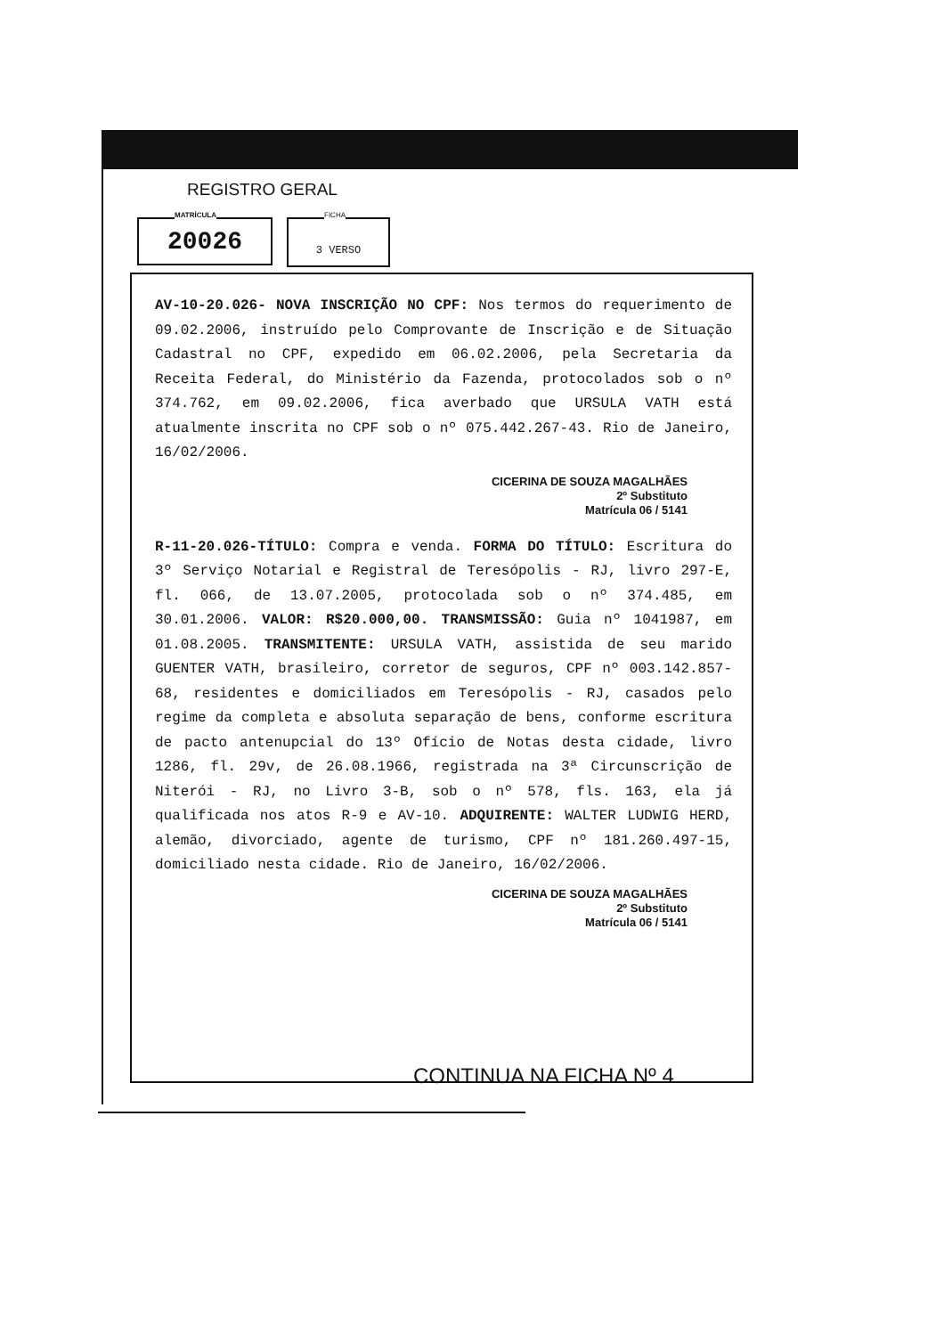REGISTRO GERAL
MATRÍCULA
20026
FICHA
3 VERSO
AV-10-20.026- NOVA INSCRIÇÃO NO CPF: Nos termos do requerimento de 09.02.2006, instruído pelo Comprovante de Inscrição e de Situação Cadastral no CPF, expedido em 06.02.2006, pela Secretaria da Receita Federal, do Ministério da Fazenda, protocolados sob o nº 374.762, em 09.02.2006, fica averbado que URSULA VATH está atualmente inscrita no CPF sob o nº 075.442.267-43. Rio de Janeiro, 16/02/2006.
CICERINA DE SOUZA MAGALHÃES
2º Substituto
Matrícula 06 / 5141
R-11-20.026-TÍTULO: Compra e venda. FORMA DO TÍTULO: Escritura do 3º Serviço Notarial e Registral de Teresópolis - RJ, livro 297-E, fl. 066, de 13.07.2005, protocolada sob o nº 374.485, em 30.01.2006. VALOR: R$20.000,00. TRANSMISSÃO: Guia nº 1041987, em 01.08.2005. TRANSMITENTE: URSULA VATH, assistida de seu marido GUENTER VATH, brasileiro, corretor de seguros, CPF nº 003.142.857-68, residentes e domiciliados em Teresópolis - RJ, casados pelo regime da completa e absoluta separação de bens, conforme escritura de pacto antenupcial do 13º Ofício de Notas desta cidade, livro 1286, fl. 29v, de 26.08.1966, registrada na 3ª Circunscrição de Niterói - RJ, no Livro 3-B, sob o nº 578, fls. 163, ela já qualificada nos atos R-9 e AV-10. ADQUIRENTE: WALTER LUDWIG HERD, alemão, divorciado, agente de turismo, CPF nº 181.260.497-15, domiciliado nesta cidade. Rio de Janeiro, 16/02/2006.
CICERINA DE SOUZA MAGALHÃES
2º Substituto
Matrícula 06 / 5141
CONTINUA NA FICHA Nº 4